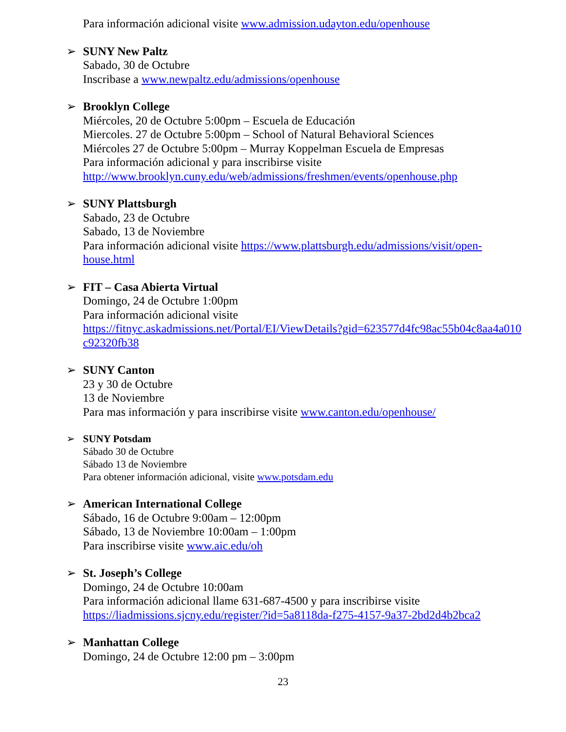Para información adicional visite www.admission.udayton.edu/openhouse
➢ SUNY New Paltz
Sabado, 30 de Octubre
Inscribase a www.newpaltz.edu/admissions/openhouse
➢ Brooklyn College
Miércoles, 20 de Octubre 5:00pm – Escuela de Educación
Miercoles. 27 de Octubre 5:00pm – School of Natural Behavioral Sciences
Miércoles 27 de Octubre 5:00pm – Murray Koppelman Escuela de Empresas
Para información adicional y para inscribirse visite
http://www.brooklyn.cuny.edu/web/admissions/freshmen/events/openhouse.php
➢ SUNY Plattsburgh
Sabado, 23 de Octubre
Sabado, 13 de Noviembre
Para información adicional visite https://www.plattsburgh.edu/admissions/visit/open-
house.html
➢ FIT – Casa Abierta Virtual
Domingo, 24 de Octubre 1:00pm
Para información adicional visite
https://fitnyc.askadmissions.net/Portal/EI/ViewDetails?gid=623577d4fc98ac55b04c8aa4a010
c92320fb38
➢ SUNY Canton
23 y 30 de Octubre
13 de Noviembre
Para mas información y para inscribirse visite www.canton.edu/openhouse/
➢ SUNY Potsdam
Sábado 30 de Octubre
Sábado 13 de Noviembre
Para obtener información adicional, visite www.potsdam.edu
➢ American International College
Sábado, 16 de Octubre 9:00am – 12:00pm
Sábado, 13 de Noviembre 10:00am – 1:00pm
Para inscribirse visite www.aic.edu/oh
➢ St. Joseph’s College
Domingo, 24 de Octubre 10:00am
Para información adicional llame 631-687-4500 y para inscribirse visite
https://liadmissions.sjcny.edu/register/?id=5a8118da-f275-4157-9a37-2bd2d4b2bca2
➢ Manhattan College
Domingo, 24 de Octubre 12:00 pm – 3:00pm
23